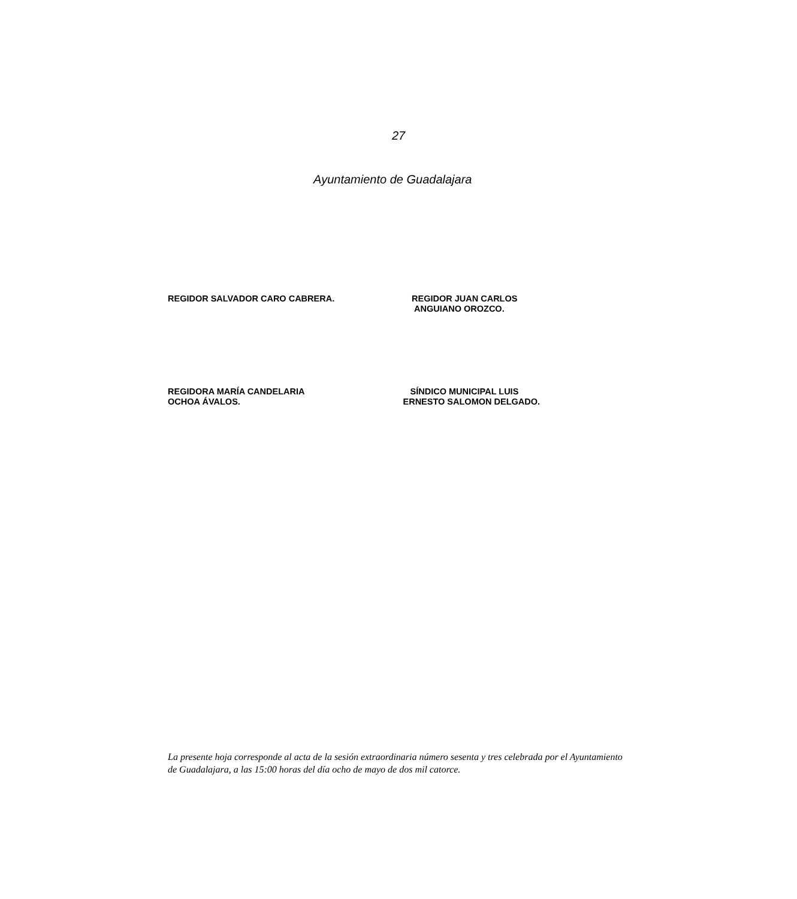27
Ayuntamiento de Guadalajara
REGIDOR SALVADOR CARO CABRERA. REGIDOR JUAN CARLOS
ANGUIANO OROZCO.
REGIDORA MARÍA CANDELARIA
OCHOA ÁVALOS.
SÍNDICO MUNICIPAL LUIS
ERNESTO SALOMON DELGADO.
La presente hoja corresponde al acta de la sesión extraordinaria número sesenta y tres celebrada por el Ayuntamiento de Guadalajara, a las 15:00 horas del día ocho de mayo de dos mil catorce.